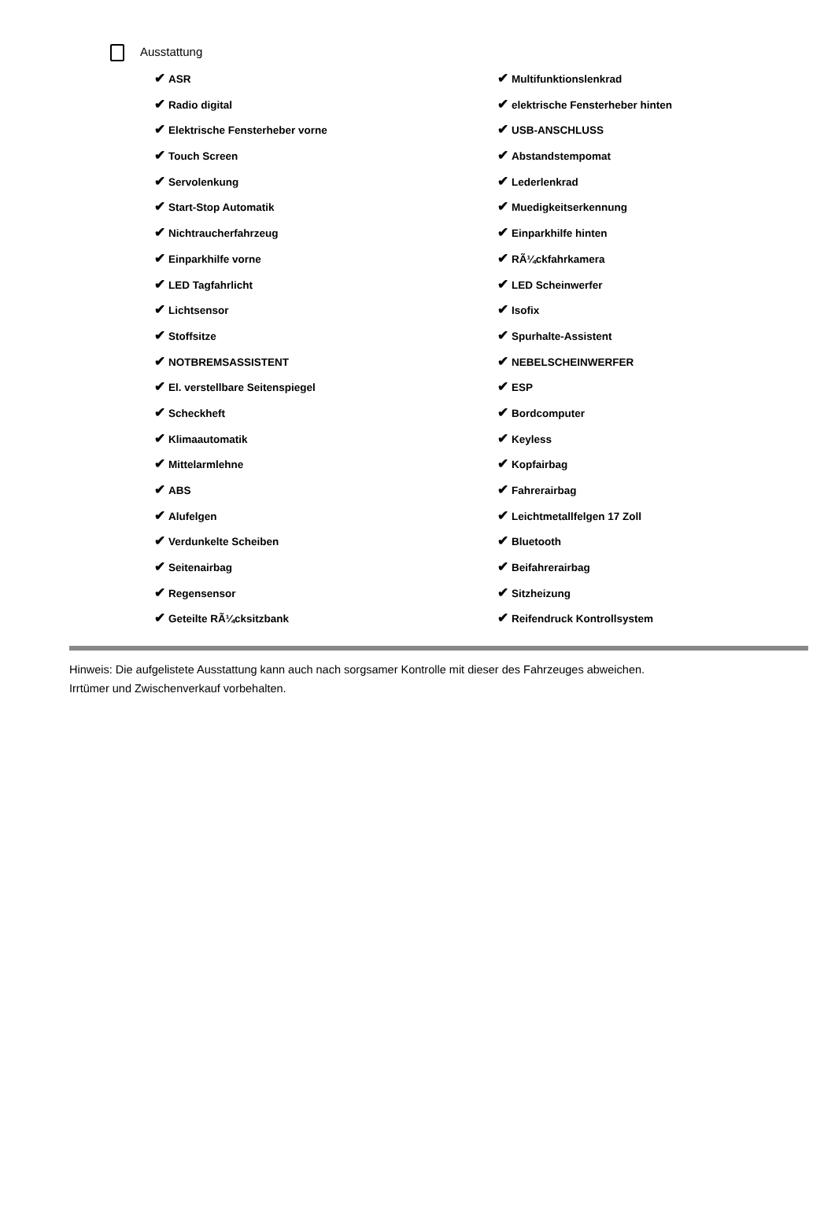Ausstattung
✔ ASR
✔ Radio digital
✔ Elektrische Fensterheber vorne
✔ Touch Screen
✔ Servolenkung
✔ Start-Stop Automatik
✔ Nichtraucherfahrzeug
✔ Einparkhilfe vorne
✔ LED Tagfahrlicht
✔ Lichtsensor
✔ Stoffsitze
✔ NOTBREMSASSISTENT
✔ El. verstellbare Seitenspiegel
✔ Scheckheft
✔ Klimaautomatik
✔ Mittelarmlehne
✔ ABS
✔ Alufelgen
✔ Verdunkelte Scheiben
✔ Seitenairbag
✔ Regensensor
✔ Geteilte RÃ¼cksitzbank
✔ Multifunktionslenkrad
✔ elektrische Fensterheber hinten
✔ USB-ANSCHLUSS
✔ Abstandstempomat
✔ Lederlenkrad
✔ Muedigkeitserkennung
✔ Einparkhilfe hinten
✔ RÃ¼ckfahrkamera
✔ LED Scheinwerfer
✔ Isofix
✔ Spurhalte-Assistent
✔ NEBELSCHEINWERFER
✔ ESP
✔ Bordcomputer
✔ Keyless
✔ Kopfairbag
✔ Fahrerairbag
✔ Leichtmetallfelgen 17 Zoll
✔ Bluetooth
✔ Beifahrerairbag
✔ Sitzheizung
✔ Reifendruck Kontrollsystem
Hinweis: Die aufgelistete Ausstattung kann auch nach sorgsamer Kontrolle mit dieser des Fahrzeuges abweichen. Irrtümer und Zwischenverkauf vorbehalten.